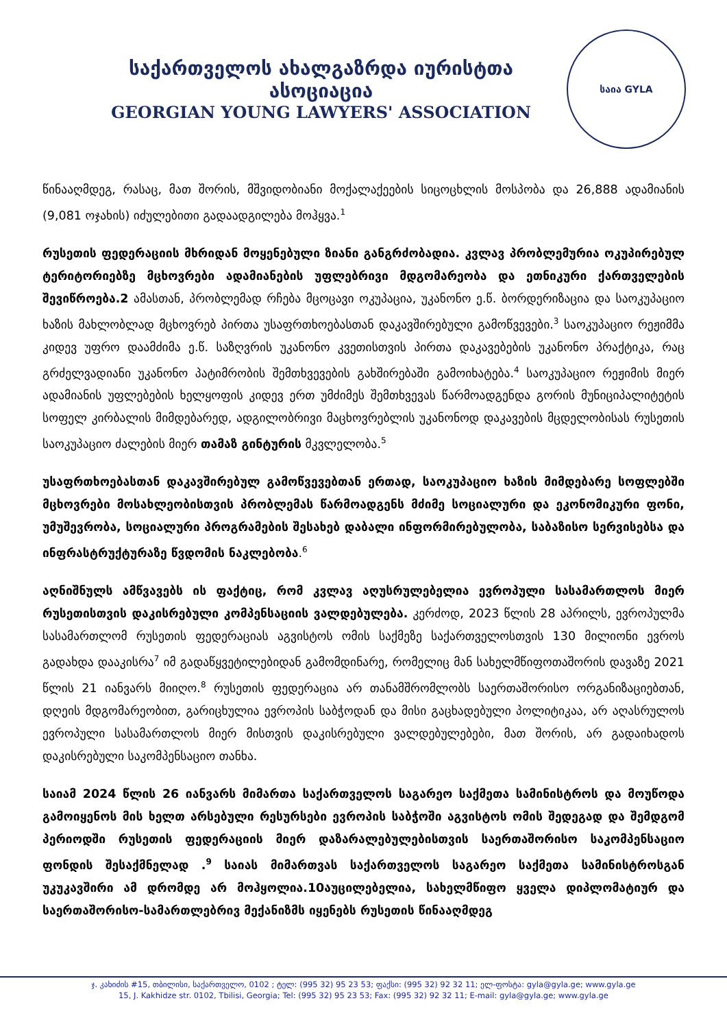საქართველოს ახალგაზრდა იურისტთა ასოციაცია
GEORGIAN YOUNG LAWYERS' ASSOCIATION
საია GYLA
წინააღმდეგ, რასაც, მათ შორის, მშვიდობიანი მოქალაქეების სიცოცხლის მოსპობა და 26,888 ადამიანის (9,081 ოჯახის) იძულებითი გადაადგილება მოჰყვა.<sup>1</sup>
რუსეთის ფედერაციის მხრიდან მოყენებული ზიანი განგრძობადია. კვლავ პრობლემურია ოკუპირებულ ტერიტორიებზე მცხოვრები ადამიანების უფლებრივი მდგომარეობა და ეთნიკური ქართველების შევიწროება.2 ამასთან, პრობლემად რჩება მცოცავი ოკუპაცია, უკანონო ე.წ. ბორდერიზაცია და საოკუპაციო ხაზის მახლობლად მცხოვრებ პირთა უსაფრთხოებასთან დაკავშირებული გამოწვევები.<sup>3</sup> საოკუპაციო რეჟიმმა კიდევ უფრო დაამძიმა ე.წ. საზღვრის უკანონო კვეთისთვის პირთა დაკავებების უკანონო პრაქტიკა, რაც გრძელვადიანი უკანონო პატიმრობის შემთხვევების გახშირებაში გამოიხატება.<sup>4</sup> საოკუპაციო რეჟიმის მიერ ადამიანის უფლებების ხელყოფის კიდევ ერთ უმძიმეს შემთხვევას წარმოადგენდა გორის მუნიციპალიტეტის სოფელ კირბალის მიმდებარედ, ადგილობრივი მაცხოვრებლის უკანონოდ დაკავების მცდელობისას რუსეთის საოკუპაციო ძალების მიერ თამაზ გინტურის მკვლელობა.<sup>5</sup>
უსაფრთხოებასთან დაკავშირებულ გამოწვევებთან ერთად, საოკუპაციო ხაზის მიმდებარე სოფლებში მცხოვრები მოსახლეობისთვის პრობლემას წარმოადგენს მძიმე სოციალური და ეკონომიკური ფონი, უმუშევრობა, სოციალური პროგრამების შესახებ დაბალი ინფორმირებულობა, საბაზისო სერვისებსა და ინფრასტრუქტურაზე წვდომის ნაკლებობა.<sup>6</sup>
აღნიშნულს ამწვავებს ის ფაქტიც, რომ კვლავ აღუსრულებელია ევროპული სასამართლოს მიერ რუსეთისთვის დაკისრებული კომპენსაციის ვალდებულება. კერძოდ, 2023 წლის 28 აპრილს, ევროპულმა სასამართლომ რუსეთის ფედერაციას აგვისტოს ომის საქმეზე საქართველოსთვის 130 მილიონი ევროს გადახდა დააკისრა<sup>7</sup> იმ გადაწყვეტილებიდან გამომდინარე, რომელიც მან სახელმწიფოთაშორის დავაზე 2021 წლის 21 იანვარს მიიღო.<sup>8</sup> რუსეთის ფედერაცია არ თანამშრომლობს საერთაშორისო ორგანიზაციებთან, დღეის მდგომარეობით, გარიცხულია ევროპის საბჭოდან და მისი გაცხადებული პოლიტიკაა, არ აღასრულოს ევროპული სასამართლოს მიერ მისთვის დაკისრებული ვალდებულებები, მათ შორის, არ გადაიხადოს დაკისრებული საკომპენსაციო თანხა.
საიამ 2024 წლის 26 იანვარს მიმართა საქართველოს საგარეო საქმეთა სამინისტროს და მოუწოდა გამოიყენოს მის ხელთ არსებული რესურსები ევროპის საბჭოში აგვისტოს ომის შედეგად და შემდგომ პერიოდში რუსეთის ფედერაციის მიერ დაზარალებულებისთვის საერთაშორისო საკომპენსაციო ფონდის შესაქმნელად .<sup>9</sup> საიას მიმართვას საქართველოს საგარეო საქმეთა სამინისტროსგან უკუკავშირი ამ დრომდე არ მოჰყოლია.10აუცილებელია, სახელმწიფო ყველა დიპლომატიურ და საერთაშორისო-სამართლებრივ მექანიზმს იყენებს რუსეთის წინააღმდეგ
ჯ. კახიძის #15, თბილისი, საქართველო, 0102 ; ტელ: (995 32) 95 23 53; ფაქსი: (995 32) 92 32 11; ელ-ფოსტა: gyla@gyla.ge; www.gyla.ge
15, J. Kakhidze str. 0102, Tbilisi, Georgia; Tel: (995 32) 95 23 53; Fax: (995 32) 92 32 11; E-mail: gyla@gyla.ge; www.gyla.ge